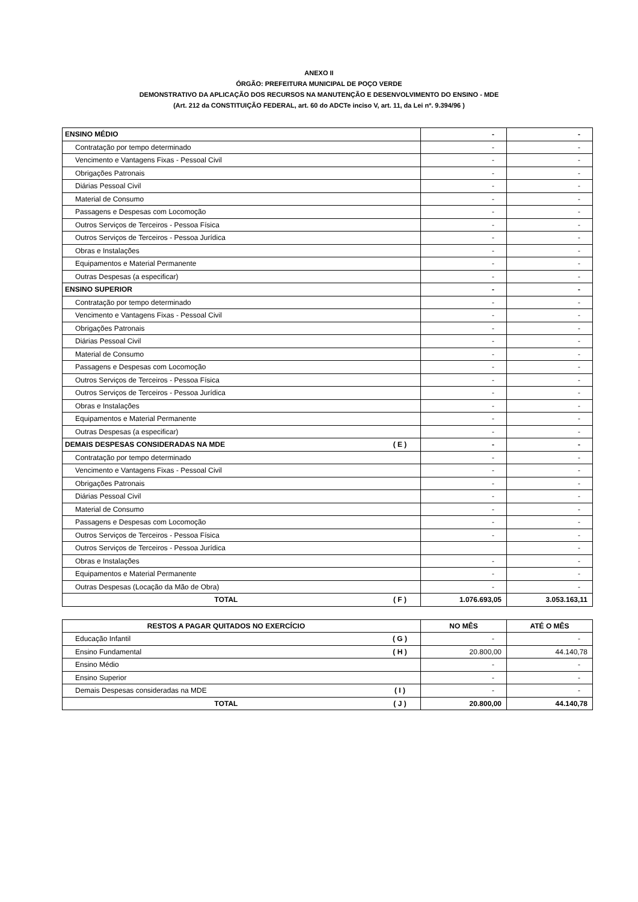ANEXO II
ÓRGÃO: PREFEITURA MUNICIPAL DE POÇO VERDE
DEMONSTRATIVO DA APLICAÇÃO DOS RECURSOS NA MANUTENÇÃO E DESENVOLVIMENTO DO ENSINO - MDE
(Art. 212 da CONSTITUIÇÃO FEDERAL, art. 60 do ADCTe inciso V, art. 11, da Lei nº. 9.394/96 )
| ENSINO MÉDIO | | - | - |
| Contratação por tempo determinado | | - | - |
| Vencimento e Vantagens Fixas - Pessoal Civil | | - | - |
| Obrigações Patronais | | - | - |
| Diárias Pessoal Civil | | - | - |
| Material de Consumo | | - | - |
| Passagens e Despesas com Locomoção | | - | - |
| Outros Serviços de Terceiros - Pessoa Física | | - | - |
| Outros Serviços de Terceiros - Pessoa Jurídica | | - | - |
| Obras e Instalações | | - | - |
| Equipamentos e Material Permanente | | - | - |
| Outras Despesas (a especificar) | | - | - |
| ENSINO SUPERIOR | | - | - |
| Contratação por tempo determinado | | - | - |
| Vencimento e Vantagens Fixas - Pessoal Civil | | - | - |
| Obrigações Patronais | | - | - |
| Diárias Pessoal Civil | | - | - |
| Material de Consumo | | - | - |
| Passagens e Despesas com Locomoção | | - | - |
| Outros Serviços de Terceiros - Pessoa Física | | - | - |
| Outros Serviços de Terceiros - Pessoa Jurídica | | - | - |
| Obras e Instalações | | - | - |
| Equipamentos e Material Permanente | | - | - |
| Outras Despesas (a especificar) | | - | - |
| DEMAIS DESPESAS CONSIDERADAS NA MDE | ( E ) | - | - |
| Contratação por tempo determinado | | - | - |
| Vencimento e Vantagens Fixas - Pessoal Civil | | - | - |
| Obrigações Patronais | | - | - |
| Diárias Pessoal Civil | | - | - |
| Material de Consumo | | - | - |
| Passagens e Despesas com Locomoção | | - | - |
| Outros Serviços de Terceiros - Pessoa Física | | - | - |
| Outros Serviços de Terceiros - Pessoa Jurídica | | | - |
| Obras e Instalações | | - | - |
| Equipamentos e Material Permanente | | - | - |
| Outras Despesas (Locação da Mão de Obra) | | - | - |
| TOTAL | ( F ) | 1.076.693,05 | 3.053.163,11 |
| RESTOS A PAGAR QUITADOS NO EXERCÍCIO | | NO MÊS | ATÉ O MÊS |
| Educação Infantil | ( G ) | - | - |
| Ensino Fundamental | ( H ) | 20.800,00 | 44.140,78 |
| Ensino Médio | | - | - |
| Ensino Superior | | - | - |
| Demais Despesas consideradas na MDE | ( I ) | - | - |
| TOTAL | ( J ) | 20.800,00 | 44.140,78 |